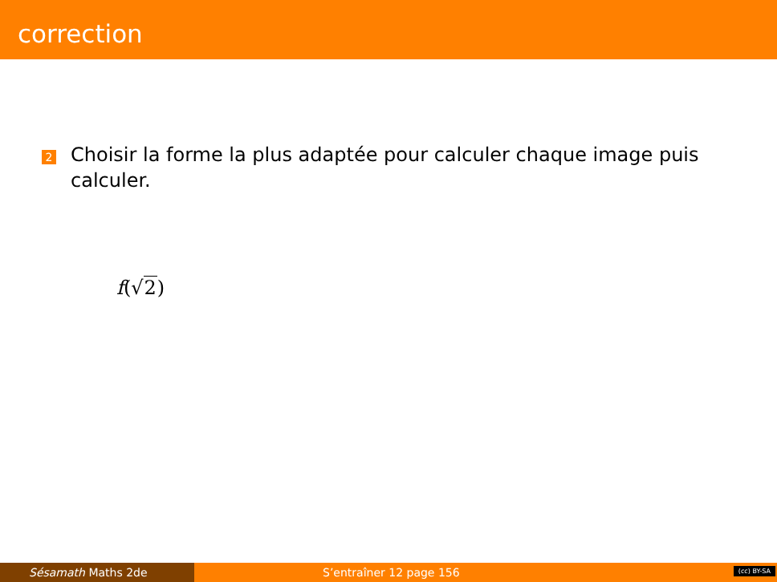correction
2
Choisir la forme la plus adaptée pour calculer chaque image puis calculer.
f(√2)
Sésamath Maths 2de S’entraîner 12 page 156
(cc) BY-SA